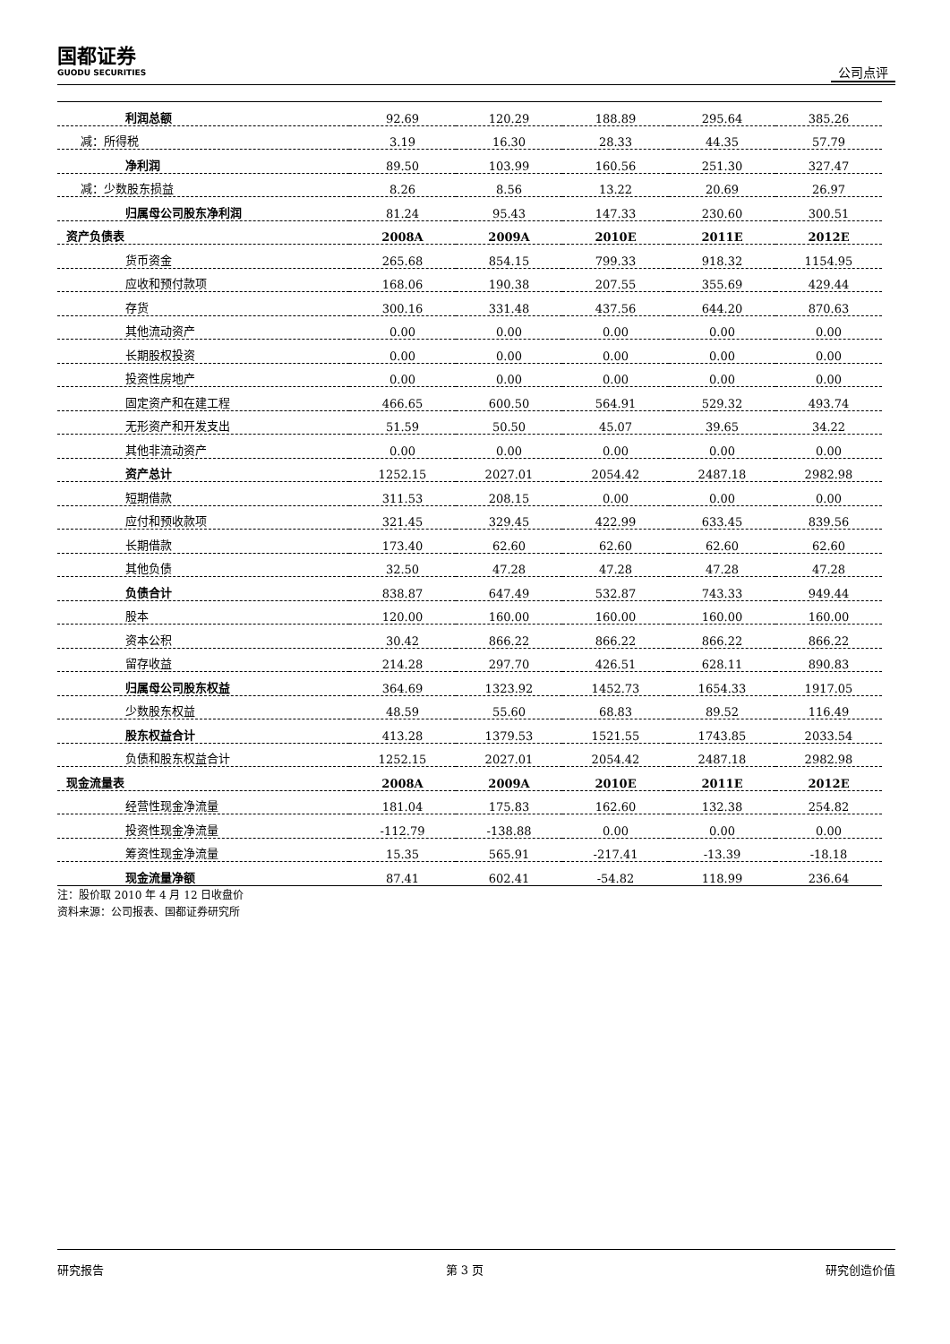国都证券
GUODU SECURITIES
公司点评
| 利润总额 | 92.69 | 120.29 | 188.89 | 295.64 | 385.26 |
| 减：所得税 | 3.19 | 16.30 | 28.33 | 44.35 | 57.79 |
| 净利润 | 89.50 | 103.99 | 160.56 | 251.30 | 327.47 |
| 减：少数股东损益 | 8.26 | 8.56 | 13.22 | 20.69 | 26.97 |
| 归属母公司股东净利润 | 81.24 | 95.43 | 147.33 | 230.60 | 300.51 |
| 资产负债表 | 2008A | 2009A | 2010E | 2011E | 2012E |
| 货币资金 | 265.68 | 854.15 | 799.33 | 918.32 | 1154.95 |
| 应收和预付款项 | 168.06 | 190.38 | 207.55 | 355.69 | 429.44 |
| 存货 | 300.16 | 331.48 | 437.56 | 644.20 | 870.63 |
| 其他流动资产 | 0.00 | 0.00 | 0.00 | 0.00 | 0.00 |
| 长期股权投资 | 0.00 | 0.00 | 0.00 | 0.00 | 0.00 |
| 投资性房地产 | 0.00 | 0.00 | 0.00 | 0.00 | 0.00 |
| 固定资产和在建工程 | 466.65 | 600.50 | 564.91 | 529.32 | 493.74 |
| 无形资产和开发支出 | 51.59 | 50.50 | 45.07 | 39.65 | 34.22 |
| 其他非流动资产 | 0.00 | 0.00 | 0.00 | 0.00 | 0.00 |
| 资产总计 | 1252.15 | 2027.01 | 2054.42 | 2487.18 | 2982.98 |
| 短期借款 | 311.53 | 208.15 | 0.00 | 0.00 | 0.00 |
| 应付和预收款项 | 321.45 | 329.45 | 422.99 | 633.45 | 839.56 |
| 长期借款 | 173.40 | 62.60 | 62.60 | 62.60 | 62.60 |
| 其他负债 | 32.50 | 47.28 | 47.28 | 47.28 | 47.28 |
| 负债合计 | 838.87 | 647.49 | 532.87 | 743.33 | 949.44 |
| 股本 | 120.00 | 160.00 | 160.00 | 160.00 | 160.00 |
| 资本公积 | 30.42 | 866.22 | 866.22 | 866.22 | 866.22 |
| 留存收益 | 214.28 | 297.70 | 426.51 | 628.11 | 890.83 |
| 归属母公司股东权益 | 364.69 | 1323.92 | 1452.73 | 1654.33 | 1917.05 |
| 少数股东权益 | 48.59 | 55.60 | 68.83 | 89.52 | 116.49 |
| 股东权益合计 | 413.28 | 1379.53 | 1521.55 | 1743.85 | 2033.54 |
| 负债和股东权益合计 | 1252.15 | 2027.01 | 2054.42 | 2487.18 | 2982.98 |
| 现金流量表 | 2008A | 2009A | 2010E | 2011E | 2012E |
| 经营性现金净流量 | 181.04 | 175.83 | 162.60 | 132.38 | 254.82 |
| 投资性现金净流量 | -112.79 | -138.88 | 0.00 | 0.00 | 0.00 |
| 筹资性现金净流量 | 15.35 | 565.91 | -217.41 | -13.39 | -18.18 |
| 现金流量净额 | 87.41 | 602.41 | -54.82 | 118.99 | 236.64 |
注：股价取 2010 年 4 月 12 日收盘价
资料来源：公司报表、国都证券研究所
研究报告 第 3 页 研究创造价值